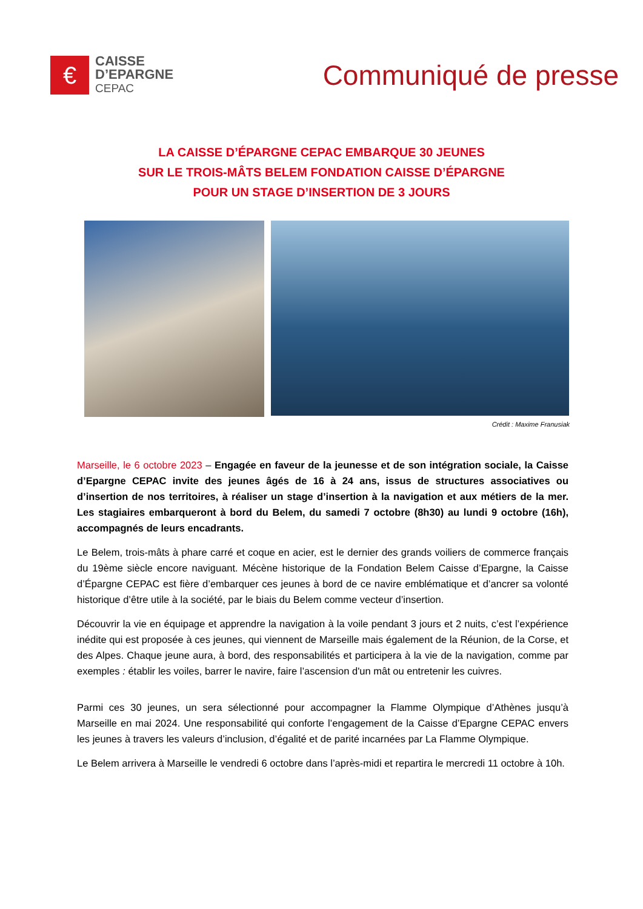€
CAISSE
D’EPARGNE
CEPAC
Communiqué de presse
LA CAISSE D’ÉPARGNE CEPAC EMBARQUE 30 JEUNES
SUR LE TROIS-MÂTS BELEM FONDATION CAISSE D’ÉPARGNE
POUR UN STAGE D’INSERTION DE 3 JOURS
Crédit : Maxime Franusiak
Marseille, le 6 octobre 2023 – Engagée en faveur de la jeunesse et de son intégration sociale, la Caisse d’Epargne CEPAC invite des jeunes âgés de 16 à 24 ans, issus de structures associatives ou d’insertion de nos territoires, à réaliser un stage d’insertion à la navigation et aux métiers de la mer. Les stagiaires embarqueront à bord du Belem, du samedi 7 octobre (8h30) au lundi 9 octobre (16h), accompagnés de leurs encadrants.
Le Belem, trois-mâts à phare carré et coque en acier, est le dernier des grands voiliers de commerce français du 19ème siècle encore naviguant. Mécène historique de la Fondation Belem Caisse d’Epargne, la Caisse d’Épargne CEPAC est fière d’embarquer ces jeunes à bord de ce navire emblématique et d’ancrer sa volonté historique d’être utile à la société, par le biais du Belem comme vecteur d’insertion.
Découvrir la vie en équipage et apprendre la navigation à la voile pendant 3 jours et 2 nuits, c’est l’expérience inédite qui est proposée à ces jeunes, qui viennent de Marseille mais également de la Réunion, de la Corse, et des Alpes. Chaque jeune aura, à bord, des responsabilités et participera à la vie de la navigation, comme par exemples : établir les voiles, barrer le navire, faire l’ascension d'un mât ou entretenir les cuivres.
Parmi ces 30 jeunes, un sera sélectionné pour accompagner la Flamme Olympique d’Athènes jusqu’à Marseille en mai 2024. Une responsabilité qui conforte l’engagement de la Caisse d’Epargne CEPAC envers les jeunes à travers les valeurs d’inclusion, d’égalité et de parité incarnées par La Flamme Olympique.
Le Belem arrivera à Marseille le vendredi 6 octobre dans l’après-midi et repartira le mercredi 11 octobre à 10h.